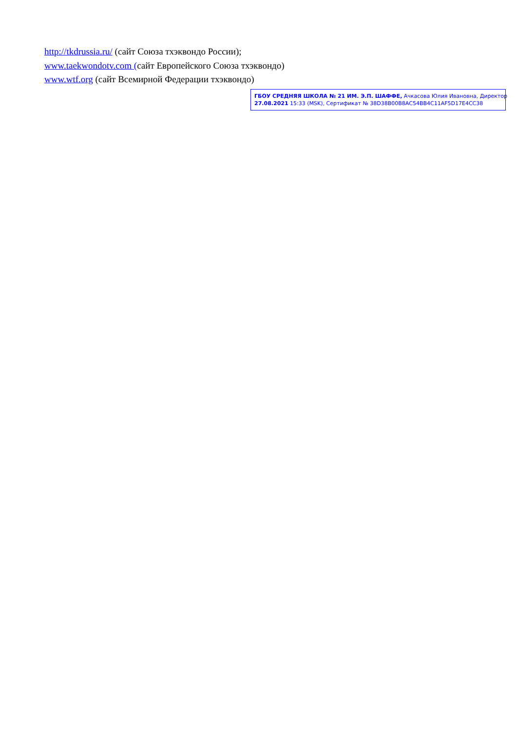http://tkdrussia.ru/ (сайт Союза тхэквондо России);
www.taekwondotv.com (сайт Европейского Союза тхэквондо)
www.wtf.org (сайт Всемирной Федерации тхэквондо)
ГБОУ СРЕДНЯЯ ШКОЛА № 21 ИМ. Э.П. ШАФФЕ, Ачкасова Юлия Ивановна, Директор
27.08.2021 15:33 (MSK), Сертификат № 38D38B00B8AC54BB4C11AF5D17E4CC38